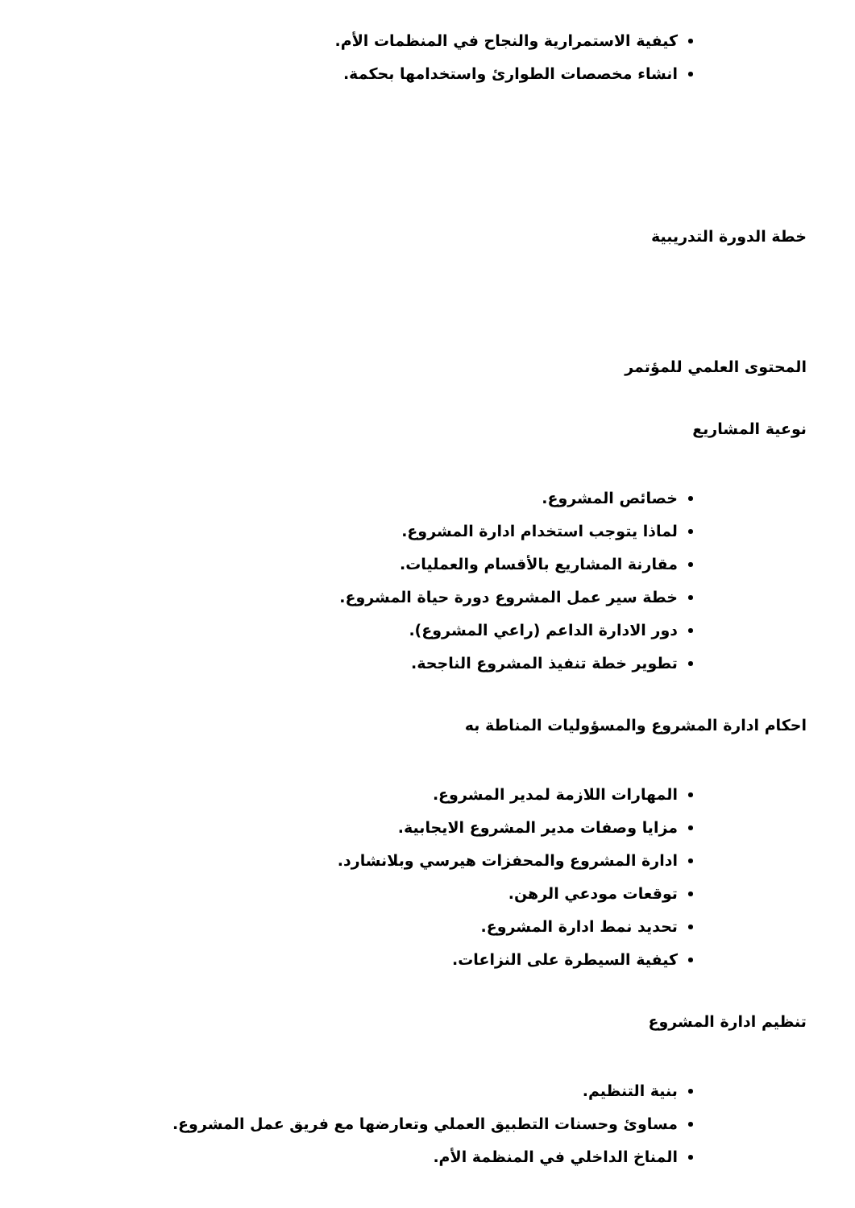كيفية الاستمرارية والنجاح في المنظمات الأم.
انشاء مخصصات الطوارئ واستخدامها بحكمة.
خطة الدورة التدريبية
المحتوى العلمي للمؤتمر
نوعية المشاريع
خصائص المشروع.
لماذا يتوجب استخدام ادارة المشروع.
مقارنة المشاريع بالأقسام والعمليات.
خطة سير عمل المشروع دورة حياة المشروع.
دور الادارة الداعم (راعي المشروع).
تطوير خطة تنفيذ المشروع الناجحة.
احكام ادارة المشروع والمسؤوليات المناطة به
المهارات اللازمة لمدير المشروع.
مزايا وصفات مدير المشروع الايجابية.
ادارة المشروع والمحفزات هيرسي وبلانشارد.
توقعات مودعي الرهن.
تحديد نمط ادارة المشروع.
كيفية السيطرة على النزاعات.
تنظيم ادارة المشروع
بنية التنظيم.
مساوئ وحسنات التطبيق العملي وتعارضها مع فريق عمل المشروع.
المناخ الداخلي في المنظمة الأم.